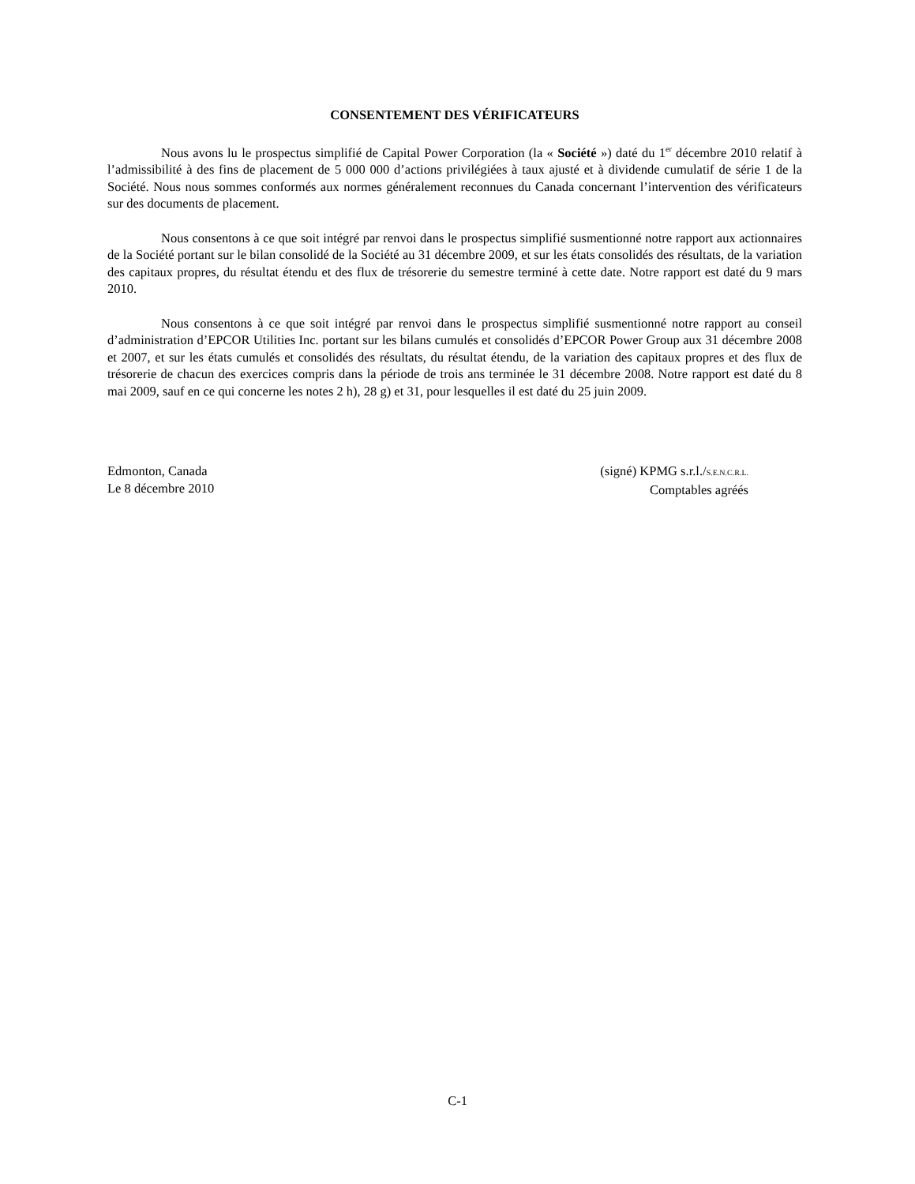CONSENTEMENT DES VÉRIFICATEURS
Nous avons lu le prospectus simplifié de Capital Power Corporation (la « Société ») daté du 1<sup>er</sup> décembre 2010 relatif à l’admissibilité à des fins de placement de 5 000 000 d’actions privilégiées à taux ajusté et à dividende cumulatif de série 1 de la Société. Nous nous sommes conformés aux normes généralement reconnues du Canada concernant l’intervention des vérificateurs sur des documents de placement.
Nous consentons à ce que soit intégré par renvoi dans le prospectus simplifié susmentionné notre rapport aux actionnaires de la Société portant sur le bilan consolidé de la Société au 31 décembre 2009, et sur les états consolidés des résultats, de la variation des capitaux propres, du résultat étendu et des flux de trésorerie du semestre terminé à cette date. Notre rapport est daté du 9 mars 2010.
Nous consentons à ce que soit intégré par renvoi dans le prospectus simplifié susmentionné notre rapport au conseil d’administration d’EPCOR Utilities Inc. portant sur les bilans cumulés et consolidés d’EPCOR Power Group aux 31 décembre 2008 et 2007, et sur les états cumulés et consolidés des résultats, du résultat étendu, de la variation des capitaux propres et des flux de trésorerie de chacun des exercices compris dans la période de trois ans terminée le 31 décembre 2008. Notre rapport est daté du 8 mai 2009, sauf en ce qui concerne les notes 2 h), 28 g) et 31, pour lesquelles il est daté du 25 juin 2009.
Edmonton, Canada
Le 8 décembre 2010
(signé) KPMG s.r.l./S.E.N.C.R.L.
Comptables agréés
C-1